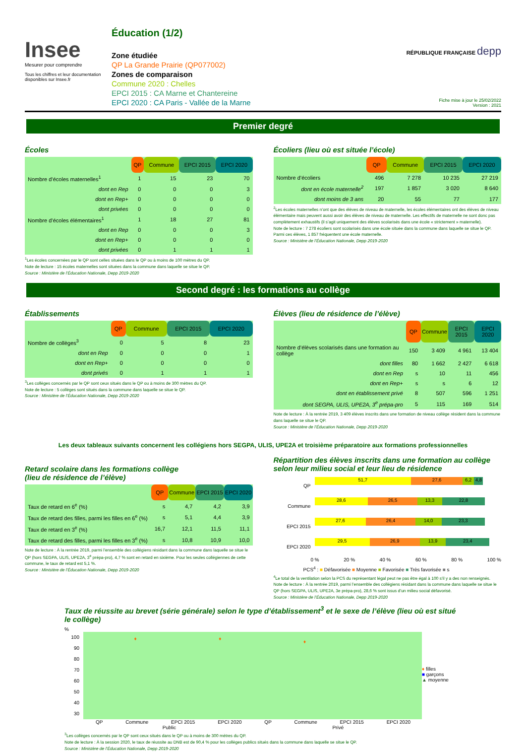Insee
Mesurer pour comprendre
Tous les chiffres et leur documentation disponibles sur Insee.fr
Éducation (1/2)
Zone étudiée
QP La Grande Prairie (QP077002)
Zones de comparaison
Commune 2020 : Chelles
EPCI 2015 : CA Marne et Chantereine
EPCI 2020 : CA Paris - Vallée de la Marne
RÉPUBLIQUE FRANÇAISE depp
Fiche mise à jour le 25/02/2022
Version : 2021
Premier degré
Écoles
| | QP | Commune | EPCI 2015 | EPCI 2020 |
| Nombre d’écoles maternelles<sup>1</sup> | 1 | 15 | 23 | 70 |
| dont en Rep | 0 | 0 | 0 | 3 |
| dont en Rep+ | 0 | 0 | 0 | 0 |
| dont privées | 0 | 0 | 0 | 0 |
| Nombre d’écoles élémentaires<sup>1</sup> | 1 | 18 | 27 | 81 |
| dont en Rep | 0 | 0 | 0 | 3 |
| dont en Rep+ | 0 | 0 | 0 | 0 |
| dont privées | 0 | 1 | 1 | 1 |
<sup>1</sup> Les écoles concernées par le QP sont celles situées dans le QP ou à moins de 100 mètres du QP.
Note de lecture : 15 écoles maternelles sont situées dans la commune dans laquelle se situe le QP.
Source : Ministère de l’Éducation Nationale, Depp 2019-2020
Écoliers (lieu où est située l’école)
| | QP | Commune | EPCI 2015 | EPCI 2020 |
| Nombre d’écoliers | 496 | 7 278 | 10 235 | 27 219 |
| dont en école maternelle<sup>2</sup> | 197 | 1 857 | 3 020 | 8 640 |
| dont moins de 3 ans | 20 | 55 | 77 | 177 |
<sup>2</sup> Les écoles maternelles n’ont que des élèves de niveau de maternelle, les écoles élémentaires ont des élèves de niveau élémentaire mais peuvent aussi avoir des élèves de niveau de maternelle. Les effectifs de maternelle ne sont donc pas complètement exhaustifs (il s’agit uniquement des élèves scolarisés dans une école « strictement » maternelle).
Note de lecture : 7 278 écoliers sont scolarisés dans une école située dans la commune dans laquelle se situe le QP. Parmi ces élèves, 1 857 fréquentent une école maternelle.
Source : Ministère de l’Éducation Nationale, Depp 2019-2020
Second degré : les formations au collège
Établissements
| | QP | Commune | EPCI 2015 | EPCI 2020 |
| Nombre de collèges<sup>3</sup> | 0 | 5 | 8 | 23 |
| dont en Rep | 0 | 0 | 0 | 1 |
| dont en Rep+ | 0 | 0 | 0 | 0 |
| dont privés | 0 | 1 | 1 | 1 |
<sup>3</sup> Les collèges concernés par le QP sont ceux situés dans le QP ou à moins de 300 mètres du QP.
Note de lecture : 5 collèges sont situés dans la commune dans laquelle se situe le QP.
Source : Ministère de l’Éducation Nationale, Depp 2019-2020
Élèves (lieu de résidence de l’élève)
| | QP | Commune | EPCI 2015 | EPCI 2020 |
| Nombre d’élèves scolarisés dans une formation au collège | 150 | 3 409 | 4 961 | 13 404 |
| dont filles | 80 | 1 662 | 2 427 | 6 618 |
| dont en Rep | s | 10 | 11 | 456 |
| dont en Rep+ | s | s | 6 | 12 |
| dont en établissement privé | 8 | 507 | 596 | 1 251 |
| dont SEGPA, ULIS, UPE2A, 3<sup>e</sup> prépa-pro | 5 | 115 | 169 | 514 |
Note de lecture : À la rentrée 2019, 3 409 élèves inscrits dans une formation de niveau collège résident dans la commune dans laquelle se situe le QP.
Source : Ministère de l’Éducation Nationale, Depp 2019-2020
Les deux tableaux suivants concernent les collégiens hors SEGPA, ULIS, UPE2A et troisième préparatoire aux formations professionnelles
Retard scolaire dans les formations collège
(lieu de résidence de l’élève)
| | QP | Commune | EPCI 2015 | EPCI 2020 |
| Taux de retard en 6<sup>e</sup> (%) | s | 4,7 | 4,2 | 3,9 |
| Taux de retard des filles, parmi les filles en 6<sup>e</sup> (%) | s | 5,1 | 4,4 | 3,9 |
| Taux de retard en 3<sup>e</sup> (%) | 16,7 | 12,1 | 11,5 | 11,1 |
| Taux de retard des filles, parmi les filles en 3<sup>e</sup> (%) | s | 10,8 | 10,9 | 10,0 |
Note de lecture : À la rentrée 2019, parmi l’ensemble des collégiens résidant dans la commune dans laquelle se situe le QP (hors SEGPA, ULIS, UPE2A, 3<sup>e</sup> prépa-pro), 4,7 % sont en retard en sixième. Pour les seules collégiennes de cette commune, le taux de retard est 5,1 %.
Source : Ministère de l’Éducation Nationale, Depp 2019-2020
Répartition des élèves inscrits dans une formation au collège selon leur milieu social et leur lieu de résidence
QP
51,7 27,6 6,2 4,8
Commune
28,6 26,5 13,3 22,8
EPCI 2015
27,6 26,4 14,0 23,3
EPCI 2020
29,5 26,9 13,9 23,4
0 % 20 % 40 % 60 % 80 % 100 %
PCS<sup>4</sup> : ■ Défavorisée ■ Moyenne ■ Favorisée ■ Très favorisée ■ s
<sup>4</sup> Le total de la ventilation selon la PCS du représentant légal peut ne pas être égal à 100 s’il y a des non renseignés.
Note de lecture : À la rentrée 2019, parmi l’ensemble des collégiens résidant dans la commune dans laquelle se situe le QP (hors SEGPA, ULIS, UPE2A, 3e prépa-pro), 28,6 % sont issus d’un milieu social défavorisé.
Source : Ministère de l’Éducation Nationale, Depp 2019-2020
Taux de réussite au brevet (série générale) selon le type d’établissement<sup>3</sup> et le sexe de l’élève (lieu où est situé le collège)
%
100
90
80
70
60
50
40
30
♦ ♦
♦
QP Commune EPCI 2015 EPCI 2020 QP Commune EPCI 2015 EPCI 2020
Public Privé
♦ filles
■ garçons
▲ moyenne
<sup>3</sup> Les collèges concernés par le QP sont ceux situés dans le QP ou à moins de 300 mètres du QP.
Note de lecture : À la session 2020, le taux de réussite au DNB est de 90,4 % pour les collèges publics situés dans la commune dans laquelle se situe le QP.
Source : Ministère de l’Éducation Nationale, Depp 2019-2020